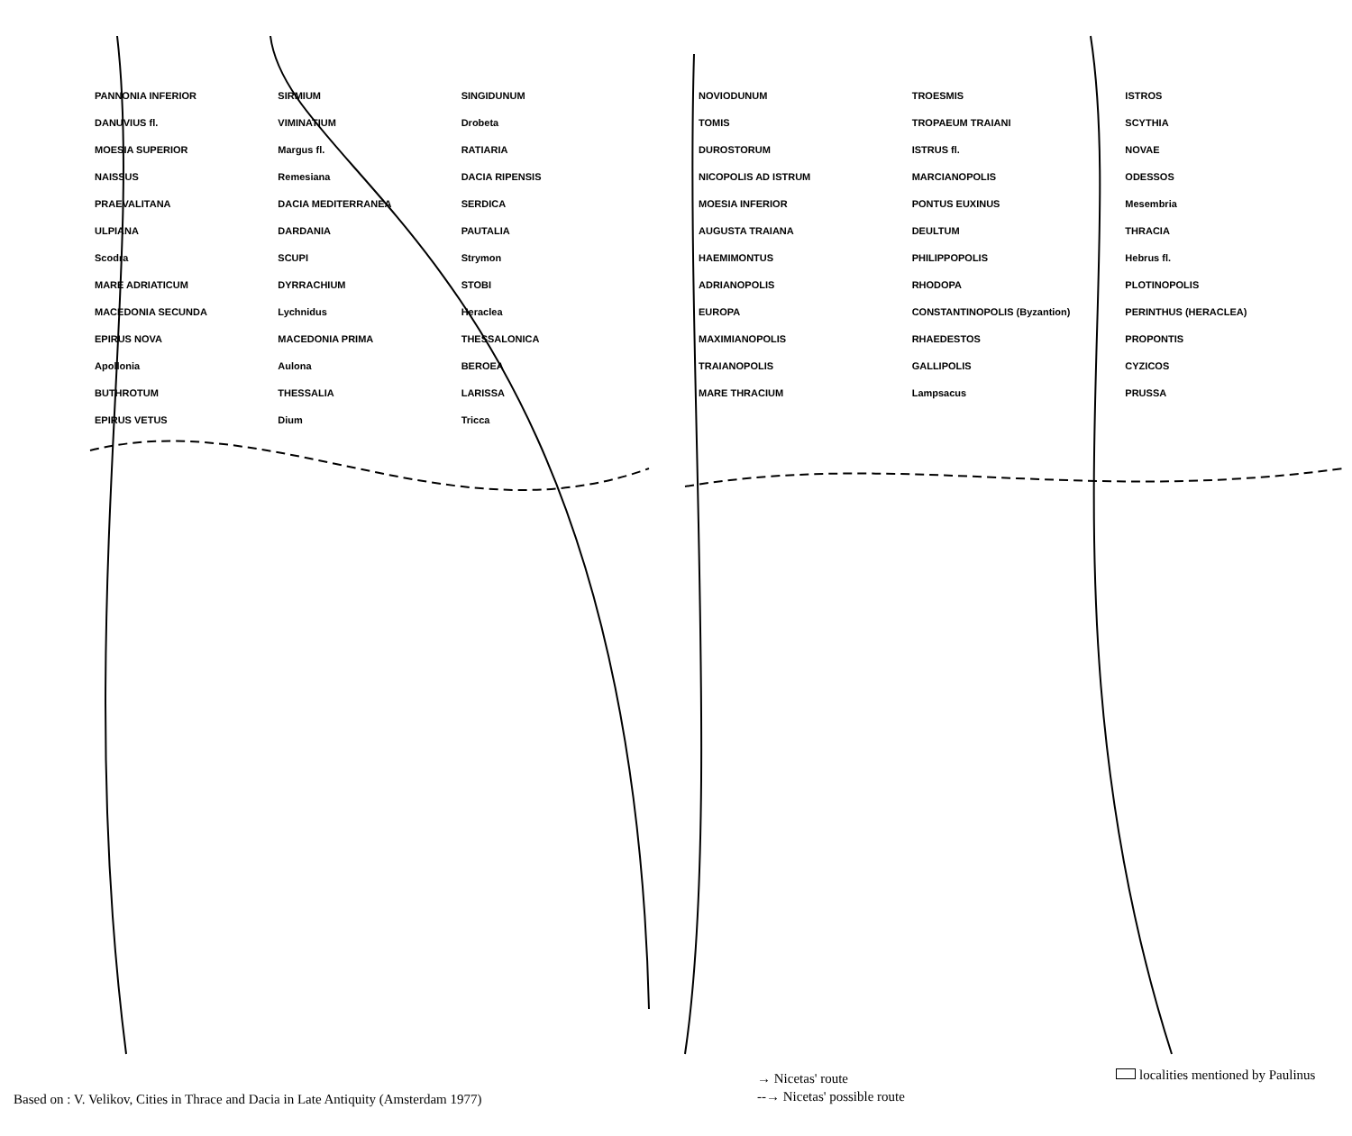PANNONIA INFERIOR SIRMIUM SINGIDUNUM DANUVIUS fl. VIMINATIUM Drobeta MOESIA SUPERIOR Margus fl. RATIARIA NAISSUS Remesiana DACIA RIPENSIS PRAEVALITANA DACIA MEDITERRANEA SERDICA ULPIANA DARDANIA PAUTALIA Scodra SCUPI Strymon MARE ADRIATICUM DYRRACHIUM STOBI MACEDONIA SECUNDA Lychnidus Heraclea EPIRUS NOVA MACEDONIA PRIMA THESSALONICA Apollonia Aulona BEROEA BUTHROTUM THESSALIA LARISSA EPIRUS VETUS Dium Tricca
NOVIODUNUM TROESMIS ISTROS TOMIS TROPAEUM TRAIANI SCYTHIA DUROSTORUM ISTRUS fl. NOVAE NICOPOLIS AD ISTRUM MARCIANOPOLIS ODESSOS MOESIA INFERIOR PONTUS EUXINUS Mesembria AUGUSTA TRAIANA DEULTUM THRACIA HAEMIMONTUS PHILIPPOPOLIS Hebrus fl. ADRIANOPOLIS RHODOPA PLOTINOPOLIS EUROPA CONSTANTINOPOLIS (Byzantion) PERINTHUS (HERACLEA) MAXIMIANOPOLIS RHAEDESTOS PROPONTIS TRAIANOPOLIS GALLIPOLIS CYZICOS MARE THRACIUM Lampsacus PRUSSA
Based on : V. Velikov, Cities in Thrace and Dacia in Late Antiquity (Amsterdam 1977)
→ Nicetas' route
--→ Nicetas' possible route
localities mentioned by Paulinus